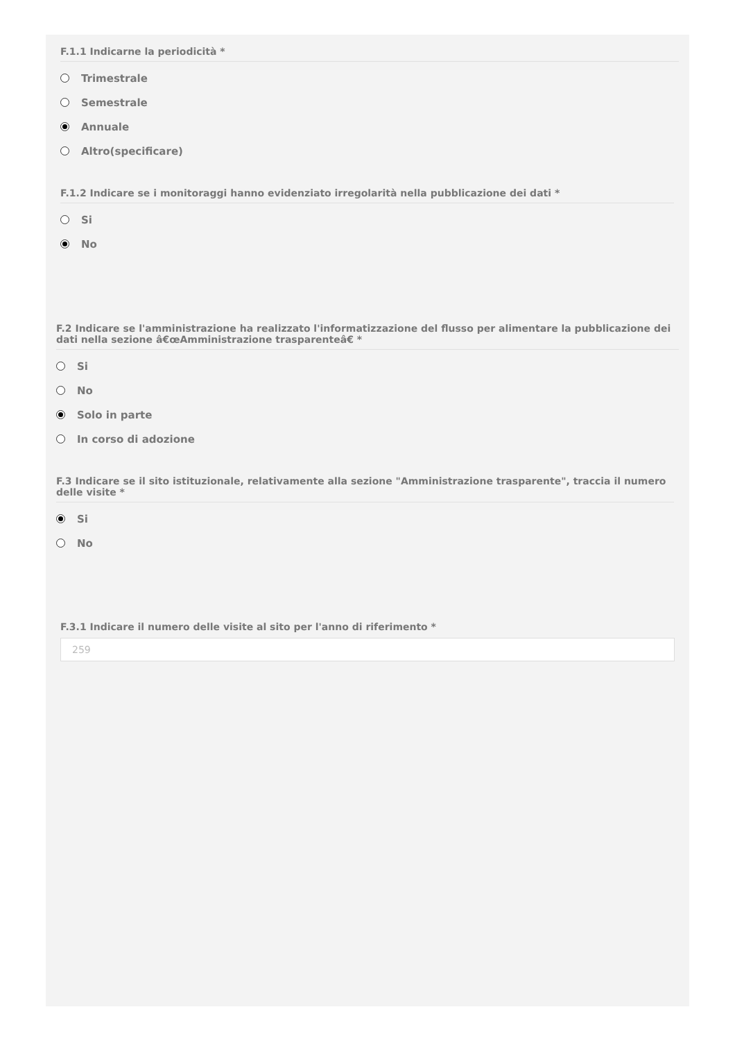F.1.1 Indicarne la periodicità *
Trimestrale
Semestrale
Annuale
Altro(specificare)
F.1.2 Indicare se i monitoraggi hanno evidenziato irregolarità nella pubblicazione dei dati *
Si
No
F.2 Indicare se l'amministrazione ha realizzato l'informatizzazione del flusso per alimentare la pubblicazione dei dati nella sezione â€œAmministrazione trasparenteâ€ *
Si
No
Solo in parte
In corso di adozione
F.3 Indicare se il sito istituzionale, relativamente alla sezione "Amministrazione trasparente", traccia il numero delle visite *
Si
No
F.3.1 Indicare il numero delle visite al sito per l'anno di riferimento *
259